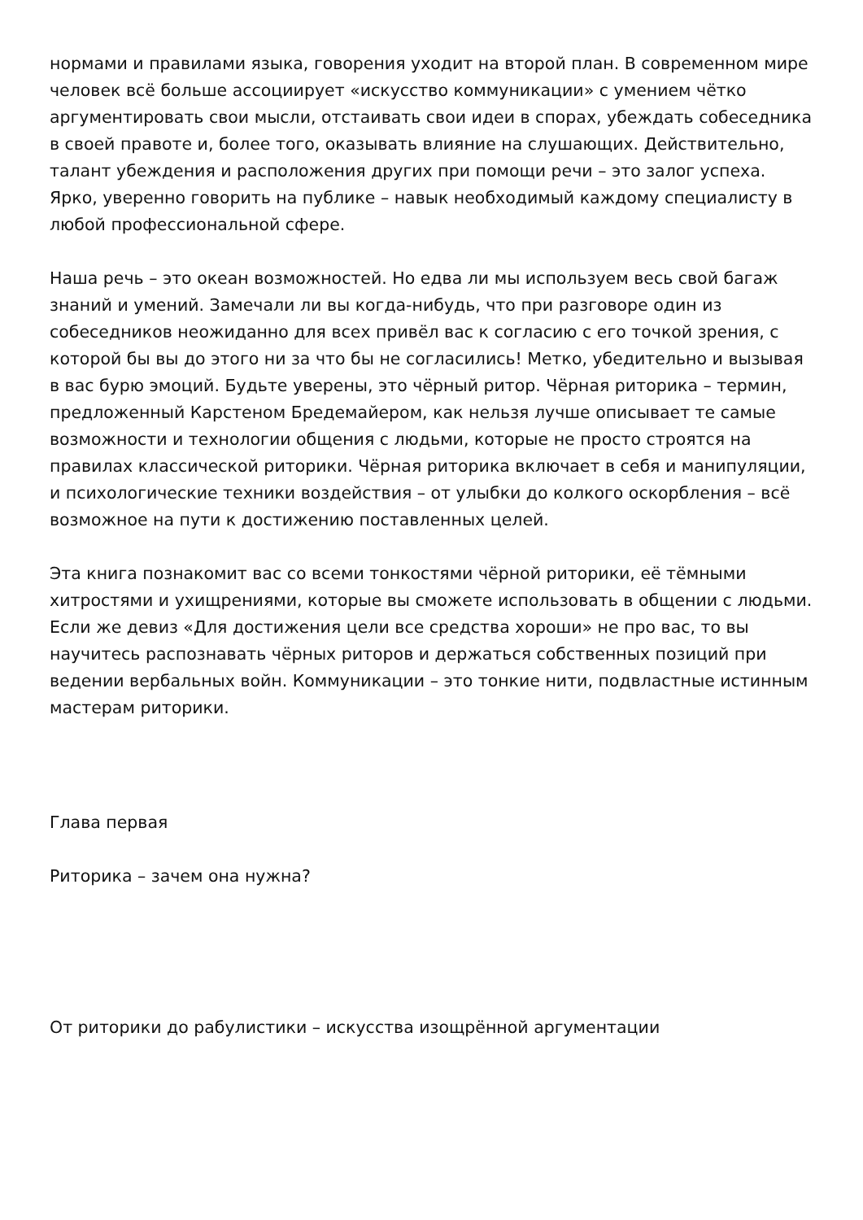нормами и правилами языка, говорения уходит на второй план. В современном мире человек всё больше ассоциирует «искусство коммуникации» с умением чётко аргументировать свои мысли, отстаивать свои идеи в спорах, убеждать собеседника в своей правоте и, более того, оказывать влияние на слушающих. Действительно, талант убеждения и расположения других при помощи речи – это залог успеха. Ярко, уверенно говорить на публике – навык необходимый каждому специалисту в любой профессиональной сфере.
Наша речь – это океан возможностей. Но едва ли мы используем весь свой багаж знаний и умений. Замечали ли вы когда-нибудь, что при разговоре один из собеседников неожиданно для всех привёл вас к согласию с его точкой зрения, с которой бы вы до этого ни за что бы не согласились! Метко, убедительно и вызывая в вас бурю эмоций. Будьте уверены, это чёрный ритор. Чёрная риторика – термин, предложенный Карстеном Бредемайером, как нельзя лучше описывает те самые возможности и технологии общения с людьми, которые не просто строятся на правилах классической риторики. Чёрная риторика включает в себя и манипуляции, и психологические техники воздействия – от улыбки до колкого оскорбления – всё возможное на пути к достижению поставленных целей.
Эта книга познакомит вас со всеми тонкостями чёрной риторики, её тёмными хитростями и ухищрениями, которые вы сможете использовать в общении с людьми. Если же девиз «Для достижения цели все средства хороши» не про вас, то вы научитесь распознавать чёрных риторов и держаться собственных позиций при ведении вербальных войн. Коммуникации – это тонкие нити, подвластные истинным мастерам риторики.
Глава первая
Риторика – зачем она нужна?
От риторики до рабулистики – искусства изощрённой аргументации